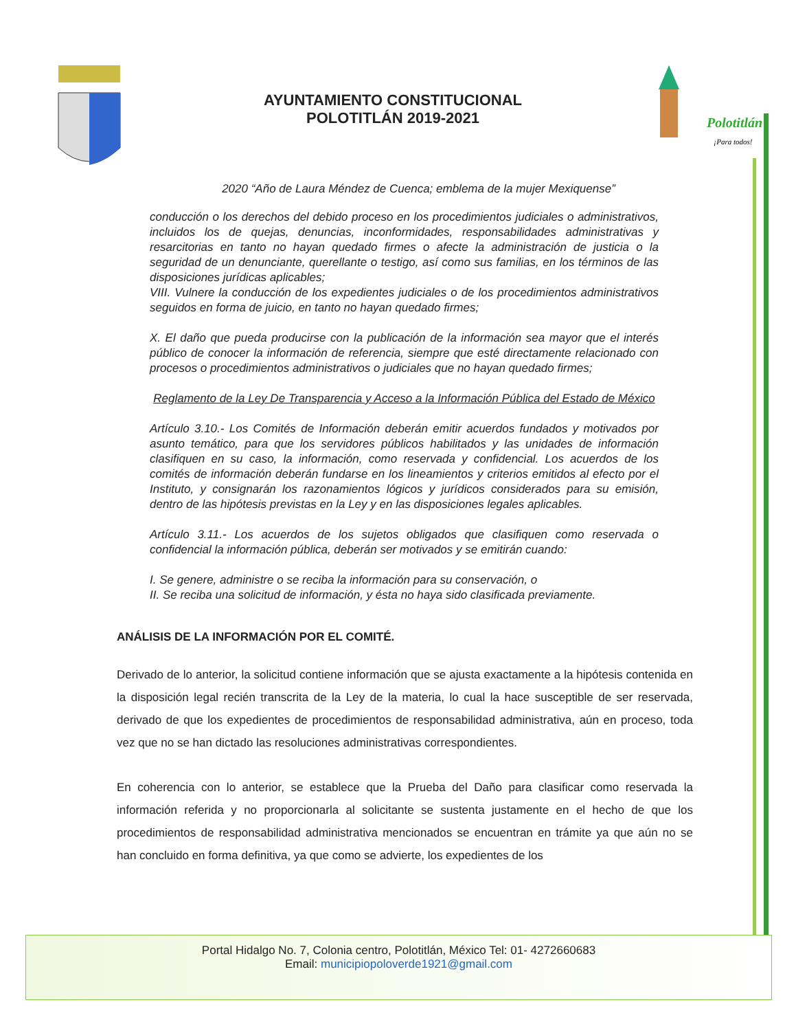AYUNTAMIENTO CONSTITUCIONAL
POLOTITLÁN 2019-2021
Polotitlán
¡Para todos!
2020 “Año de Laura Méndez de Cuenca; emblema de la mujer Mexiquense”
conducción o los derechos del debido proceso en los procedimientos judiciales o administrativos, incluidos los de quejas, denuncias, inconformidades, responsabilidades administrativas y resarcitorias en tanto no hayan quedado firmes o afecte la administración de justicia o la seguridad de un denunciante, querellante o testigo, así como sus familias, en los términos de las disposiciones jurídicas aplicables;
VIII. Vulnere la conducción de los expedientes judiciales o de los procedimientos administrativos seguidos en forma de juicio, en tanto no hayan quedado firmes;
X. El daño que pueda producirse con la publicación de la información sea mayor que el interés público de conocer la información de referencia, siempre que esté directamente relacionado con procesos o procedimientos administrativos o judiciales que no hayan quedado firmes;
Reglamento de la Ley De Transparencia y Acceso a la Información Pública del Estado de México
Artículo 3.10.- Los Comités de Información deberán emitir acuerdos fundados y motivados por asunto temático, para que los servidores públicos habilitados y las unidades de información clasifiquen en su caso, la información, como reservada y confidencial. Los acuerdos de los comités de información deberán fundarse en los lineamientos y criterios emitidos al efecto por el Instituto, y consignarán los razonamientos lógicos y jurídicos considerados para su emisión, dentro de las hipótesis previstas en la Ley y en las disposiciones legales aplicables.
Artículo 3.11.- Los acuerdos de los sujetos obligados que clasifiquen como reservada o confidencial la información pública, deberán ser motivados y se emitirán cuando:
I. Se genere, administre o se reciba la información para su conservación, o
II. Se reciba una solicitud de información, y ésta no haya sido clasificada previamente.
ANÁLISIS DE LA INFORMACIÓN POR EL COMITÉ.
Derivado de lo anterior, la solicitud contiene información que se ajusta exactamente a la hipótesis contenida en la disposición legal recién transcrita de la Ley de la materia, lo cual la hace susceptible de ser reservada, derivado de que los expedientes de procedimientos de responsabilidad administrativa, aún en proceso, toda vez que no se han dictado las resoluciones administrativas correspondientes.
En coherencia con lo anterior, se establece que la Prueba del Daño para clasificar como reservada la información referida y no proporcionarla al solicitante se sustenta justamente en el hecho de que los procedimientos de responsabilidad administrativa mencionados se encuentran en trámite ya que aún no se han concluido en forma definitiva, ya que como se advierte, los expedientes de los
Portal Hidalgo No. 7, Colonia centro, Polotitlán, México Tel: 01- 4272660683
Email: municipiopoloverde1921@gmail.com